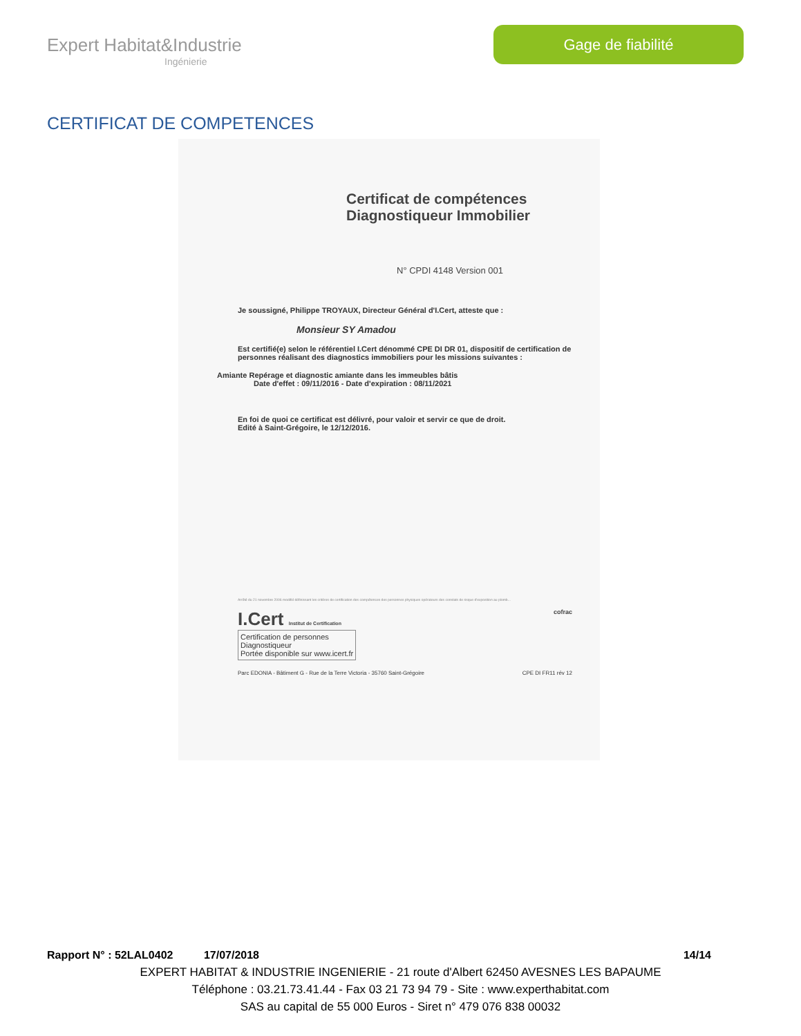Expert Habitat&Industrie
Ingénierie
Gage de fiabilité
CERTIFICAT DE COMPETENCES
Certificat de compétences
Diagnostiqueur Immobilier
N° CPDI 4148 Version 001
Je soussigné, Philippe TROYAUX, Directeur Général d'I.Cert, atteste que :
Monsieur SY Amadou
Est certifié(e) selon le référentiel I.Cert dénommé CPE DI DR 01, dispositif de certification de personnes réalisant des diagnostics immobiliers pour les missions suivantes :
Amiante Repérage et diagnostic amiante dans les immeubles bâtis
Date d'effet : 09/11/2016 - Date d'expiration : 08/11/2021
En foi de quoi ce certificat est délivré, pour valoir et servir ce que de droit.
Edité à Saint-Grégoire, le 12/12/2016.
Arrêté du 21 novembre 2006 modifié définissant les critères de certification des compétences des personnes physiques opérateurs des constats de risque d'exposition au plomb...
I.Cert Institut de Certification cofrac
Certification de personnes
Diagnostiqueur
Portée disponible sur www.icert.fr
Parc EDONIA - Bâtiment G - Rue de la Terre Victoria - 35760 Saint-Grégoire CPE DI FR11 rév 12
Rapport N° : 52LAL0402 17/07/2018 14/14
EXPERT HABITAT & INDUSTRIE INGENIERIE - 21 route d'Albert 62450 AVESNES LES BAPAUME
Téléphone : 03.21.73.41.44 - Fax 03 21 73 94 79 - Site : www.experthabitat.com
SAS au capital de 55 000 Euros - Siret n° 479 076 838 00032